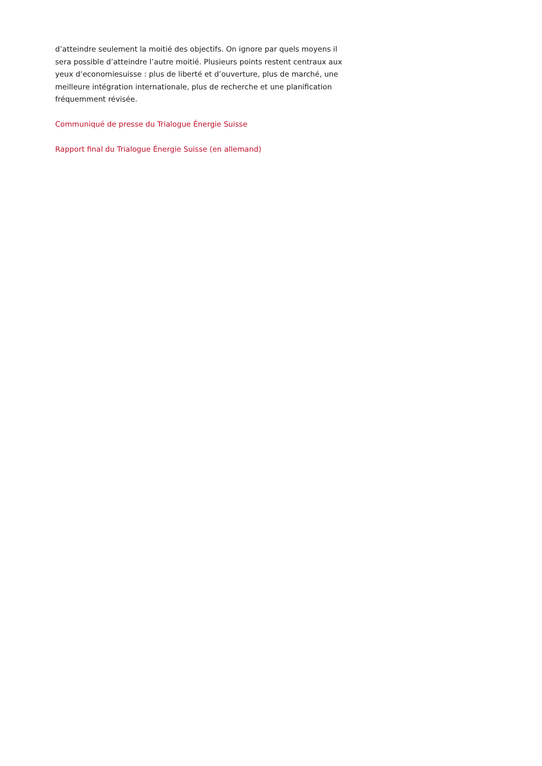d’atteindre seulement la moitié des objectifs. On ignore par quels moyens il sera possible d’atteindre l’autre moitié. Plusieurs points restent centraux aux yeux d’economiesuisse : plus de liberté et d’ouverture, plus de marché, une meilleure intégration internationale, plus de recherche et une planification fréquemment révisée.
Communiqué de presse du Trialogue Énergie Suisse
Rapport final du Trialogue Énergie Suisse (en allemand)